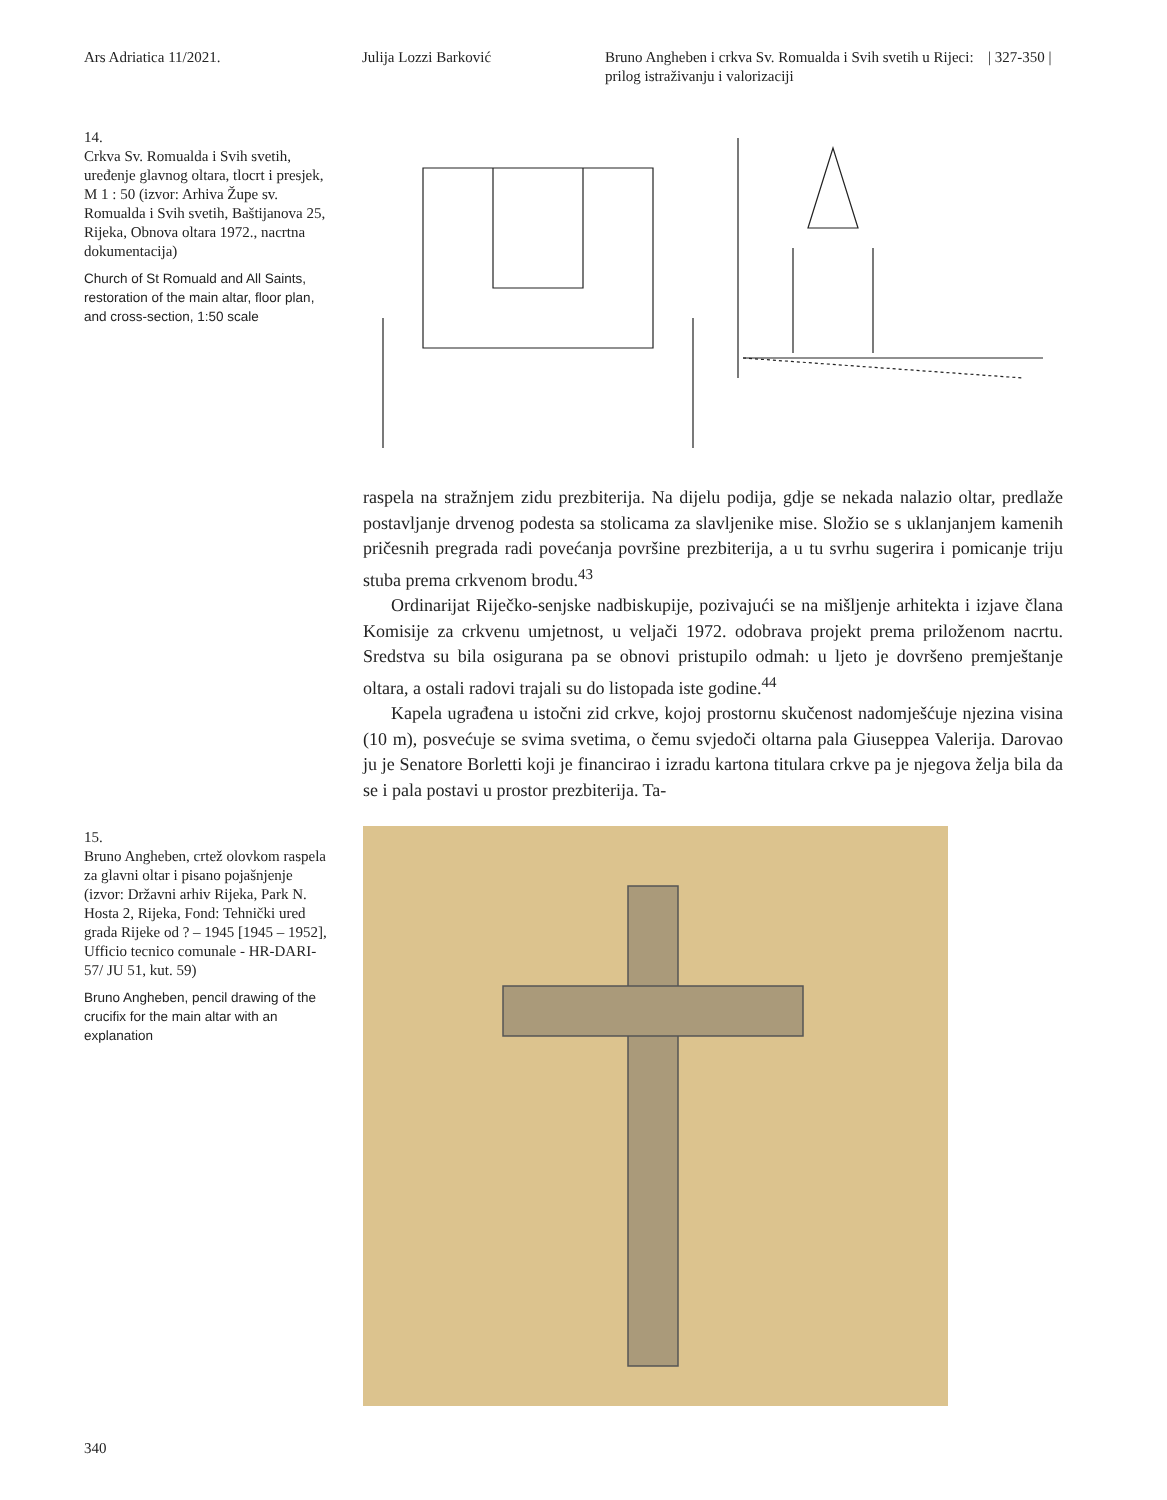Ars Adriatica 11/2021. Julija Lozzi Barković Bruno Angheben i crkva Sv. Romualda i Svih svetih u Rijeci: prilog istraživanju i valorizaciji
| 327-350 |
14.
Crkva Sv. Romualda i Svih svetih, uređenje glavnog oltara, tlocrt i presjek, M 1 : 50 (izvor: Arhiva Župe sv. Romualda i Svih svetih, Baštijanova 25, Rijeka, Obnova oltara 1972., nacrtna dokumentacija)
Church of St Romuald and All Saints, restoration of the main altar, floor plan, and cross-section, 1:50 scale
raspela na stražnjem zidu prezbiterija. Na dijelu podija, gdje se nekada nalazio oltar, predlaže postavljanje drvenog podesta sa stolicama za slavljenike mise. Složio se s uklanjanjem kamenih pričesnih pregrada radi povećanja površine prezbiterija, a u tu svrhu sugerira i pomicanje triju stuba prema crkvenom brodu.<sup>43</sup>
Ordinarijat Riječko-senjske nadbiskupije, pozivajući se na mišljenje arhitekta i izjave člana Komisije za crkvenu umjetnost, u veljači 1972. odobrava projekt prema priloženom nacrtu. Sredstva su bila osigurana pa se obnovi pristupilo odmah: u ljeto je dovršeno premještanje oltara, a ostali radovi trajali su do listopada iste godine.<sup>44</sup>
Kapela ugrađena u istočni zid crkve, kojoj prostornu skučenost nadomješćuje njezina visina (10 m), posvećuje se svima svetima, o čemu svjedoči oltarna pala Giuseppea Valerija. Darovao ju je Senatore Borletti koji je financirao i izradu kartona titulara crkve pa je njegova želja bila da se i pala postavi u prostor prezbiterija. Ta-
15.
Bruno Angheben, crtež olovkom raspela za glavni oltar i pisano pojašnjenje (izvor: Državni arhiv Rijeka, Park N. Hosta 2, Rijeka, Fond: Tehnički ured grada Rijeke od ? – 1945 [1945 – 1952], Ufficio tecnico comunale - HR-DARI-57/ JU 51, kut. 59)
Bruno Angheben, pencil drawing of the crucifix for the main altar with an explanation
340